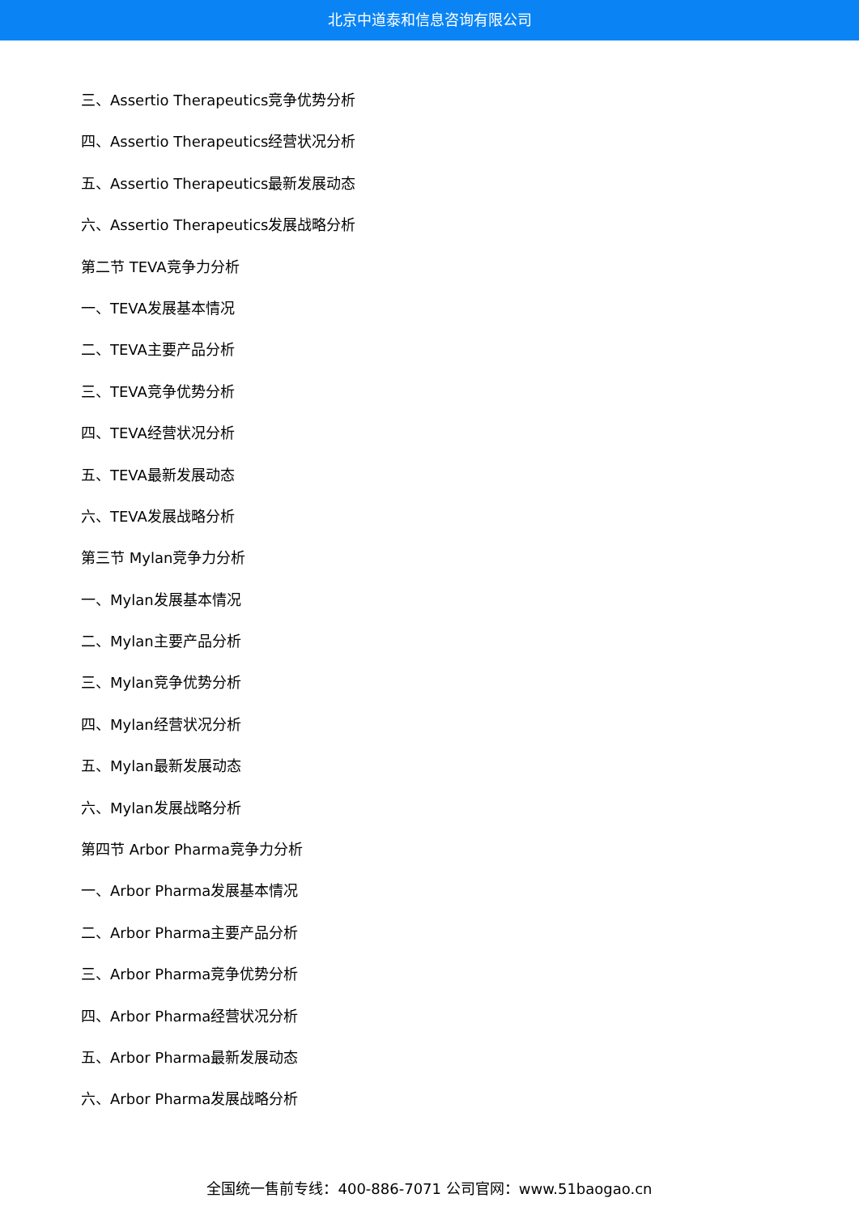北京中道泰和信息咨询有限公司
三、Assertio Therapeutics竞争优势分析
四、Assertio Therapeutics经营状况分析
五、Assertio Therapeutics最新发展动态
六、Assertio Therapeutics发展战略分析
第二节 TEVA竞争力分析
一、TEVA发展基本情况
二、TEVA主要产品分析
三、TEVA竞争优势分析
四、TEVA经营状况分析
五、TEVA最新发展动态
六、TEVA发展战略分析
第三节 Mylan竞争力分析
一、Mylan发展基本情况
二、Mylan主要产品分析
三、Mylan竞争优势分析
四、Mylan经营状况分析
五、Mylan最新发展动态
六、Mylan发展战略分析
第四节 Arbor Pharma竞争力分析
一、Arbor Pharma发展基本情况
二、Arbor Pharma主要产品分析
三、Arbor Pharma竞争优势分析
四、Arbor Pharma经营状况分析
五、Arbor Pharma最新发展动态
六、Arbor Pharma发展战略分析
全国统一售前专线：400-886-7071 公司官网：www.51baogao.cn